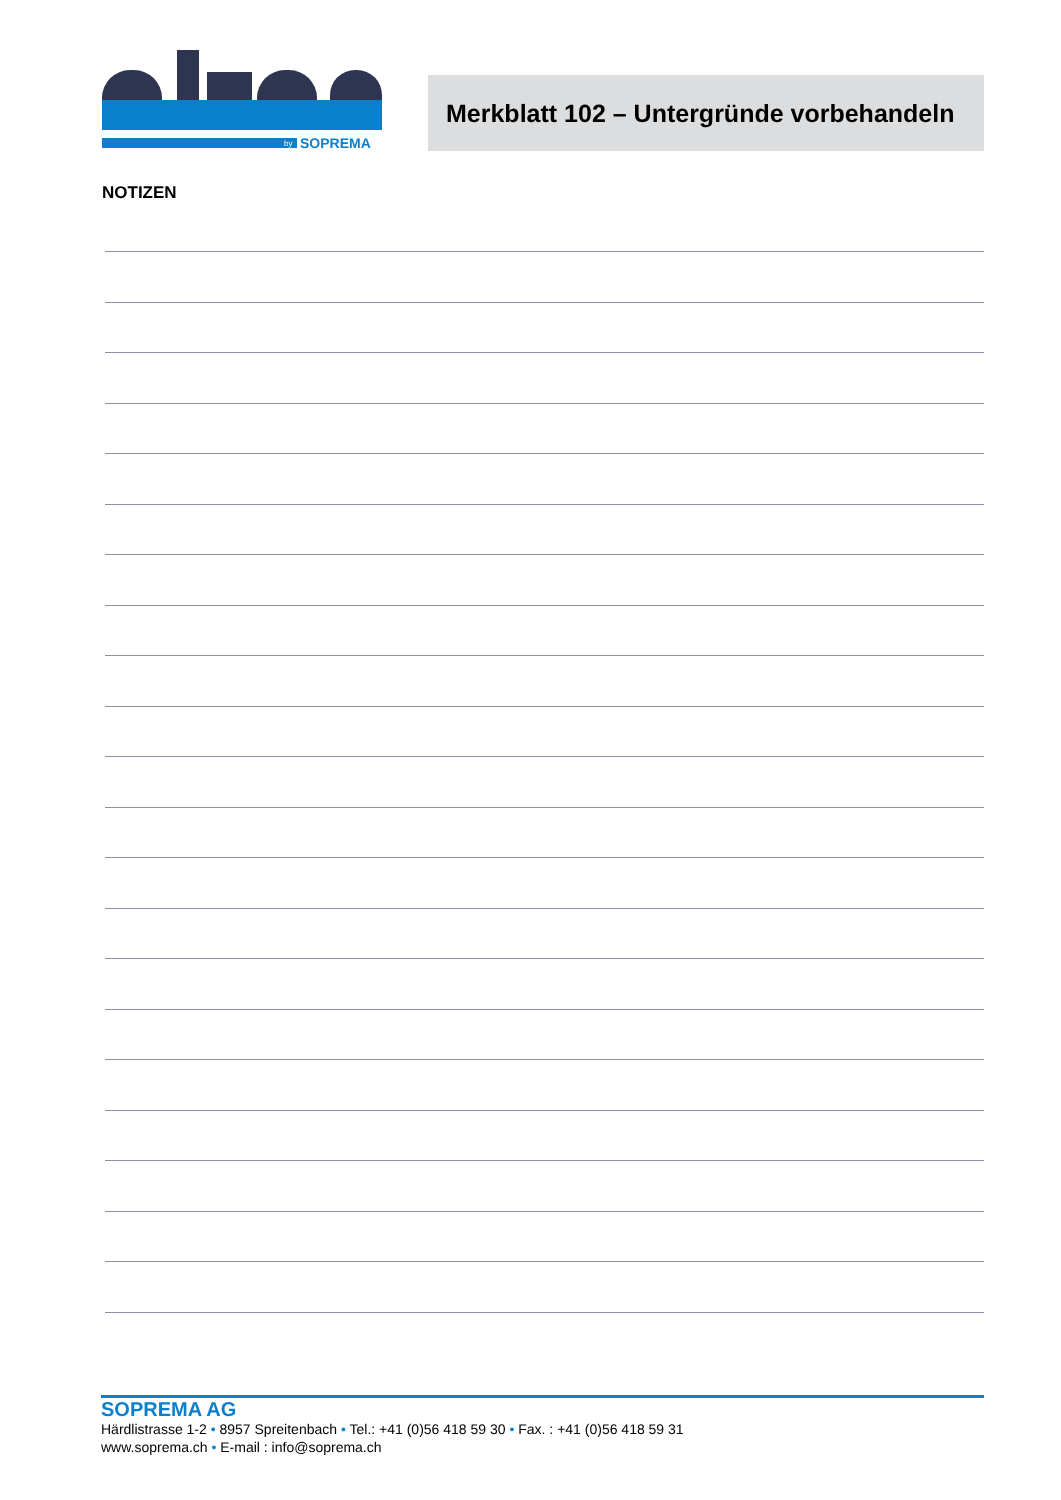SOPREMA
by
Merkblatt 102 – Untergründe vorbehandeln
NOTIZEN
SOPREMA AG
Härdlistrasse 1-2 • 8957 Spreitenbach • Tel.: +41 (0)56 418 59 30 • Fax. : +41 (0)56 418 59 31
www.soprema.ch • E-mail : info@soprema.ch